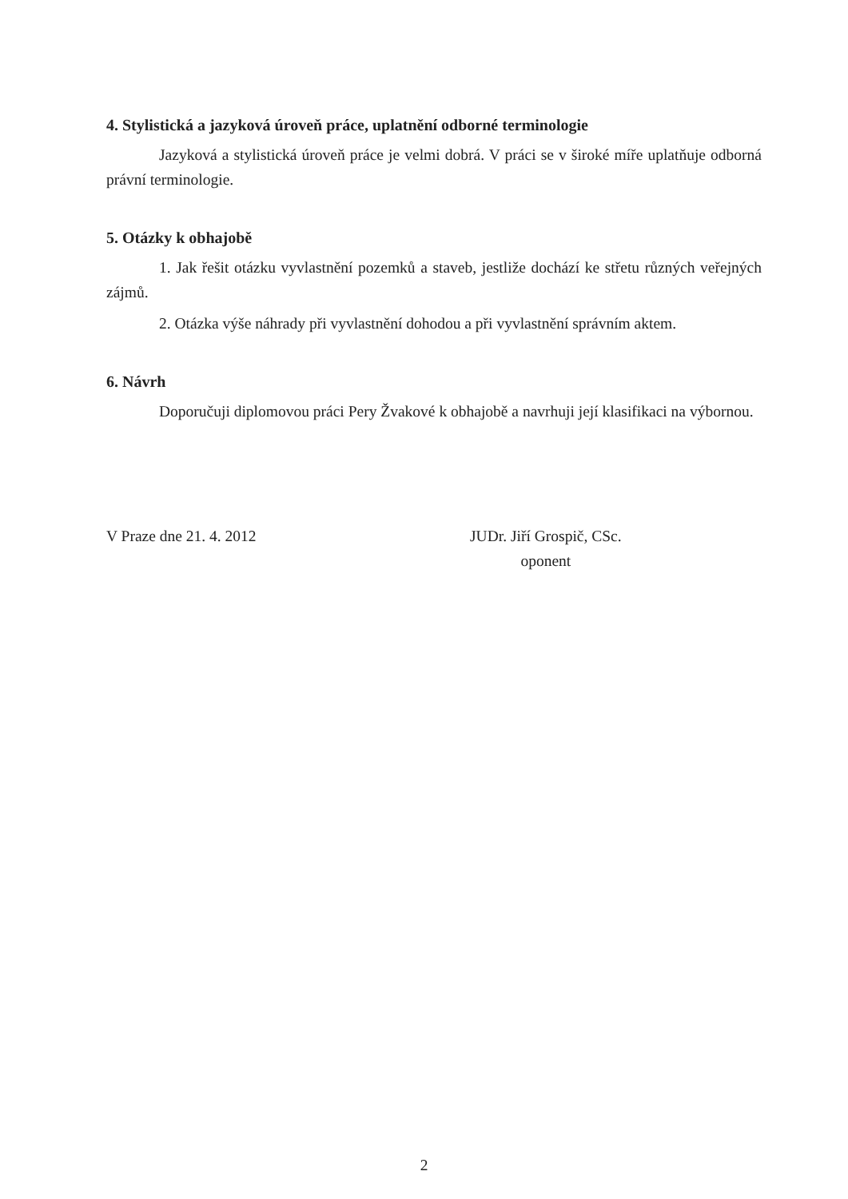4. Stylistická a jazyková úroveň práce, uplatnění odborné terminologie
Jazyková a stylistická úroveň práce je velmi dobrá. V práci se v široké míře uplatňuje odborná právní terminologie.
5. Otázky k obhajobě
1. Jak řešit otázku vyvlastnění pozemků a staveb, jestliže dochází ke střetu různých veřejných zájmů.
2. Otázka výše náhrady při vyvlastnění dohodou a při vyvlastnění správním aktem.
6. Návrh
Doporučuji diplomovou práci Pery Žvakové k obhajobě a navrhuji její klasifikaci na výbornou.
V Praze dne 21. 4. 2012 JUDr. Jiří Grospič, CSc.
oponent
2